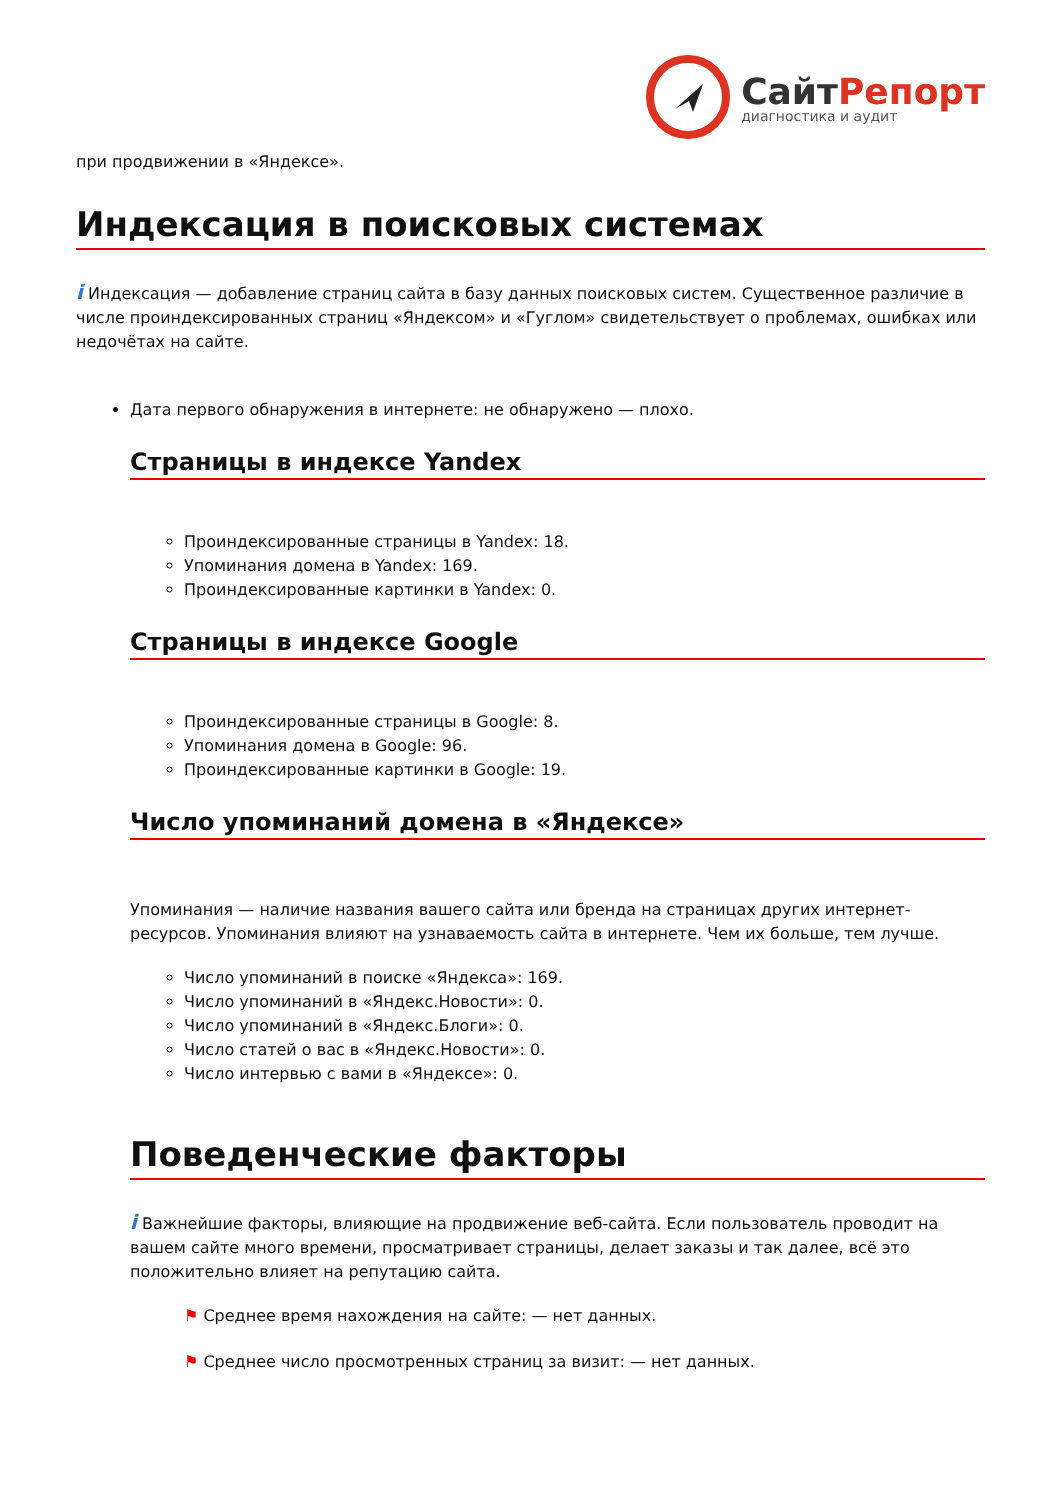СайтРепорт
диагностика и аудит
при продвижении в «Яндексе».
Индексация в поисковых системах
i Индексация — добавление страниц сайта в базу данных поисковых систем. Существенное различие в числе проиндексированных страниц «Яндексом» и «Гуглом» свидетельствует о проблемах, ошибках или недочётах на сайте.
Дата первого обнаружения в интернете: не обнаружено — плохо.
Страницы в индексе Yandex
Проиндексированные страницы в Yandex: 18.
Упоминания домена в Yandex: 169.
Проиндексированные картинки в Yandex: 0.
Страницы в индексе Google
Проиндексированные страницы в Google: 8.
Упоминания домена в Google: 96.
Проиндексированные картинки в Google: 19.
Число упоминаний домена в «Яндексе»
Упоминания — наличие названия вашего сайта или бренда на страницах других интернет-ресурсов. Упоминания влияют на узнаваемость сайта в интернете. Чем их больше, тем лучше.
Число упоминаний в поиске «Яндекса»: 169.
Число упоминаний в «Яндекс.Новости»: 0.
Число упоминаний в «Яндекс.Блоги»: 0.
Число статей о вас в «Яндекс.Новости»: 0.
Число интервью с вами в «Яндексе»: 0.
Поведенческие факторы
i Важнейшие факторы, влияющие на продвижение веб-сайта. Если пользователь проводит на вашем сайте много времени, просматривает страницы, делает заказы и так далее, всё это положительно влияет на репутацию сайта.
⚑ Среднее время нахождения на сайте: — нет данных.
⚑ Среднее число просмотренных страниц за визит: — нет данных.